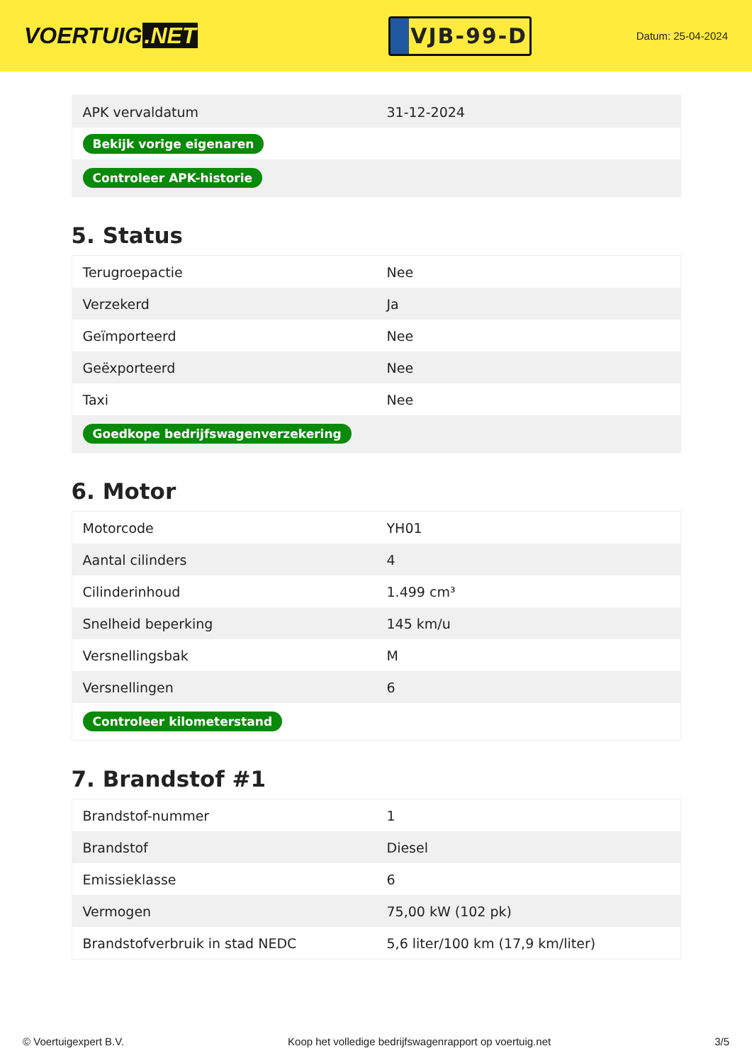VOERTUIG.NET
VJB-99-D
Datum: 25-04-2024
| APK vervaldatum | 31-12-2024 |
| Bekijk vorige eigenaren | |
| Controleer APK-historie | |
5. Status
| Terugroepactie | Nee |
| Verzekerd | Ja |
| Geïmporteerd | Nee |
| Geëxporteerd | Nee |
| Taxi | Nee |
| Goedkope bedrijfswagenverzekering | |
6. Motor
| Motorcode | YH01 |
| Aantal cilinders | 4 |
| Cilinderinhoud | 1.499 cm³ |
| Snelheid beperking | 145 km/u |
| Versnellingsbak | M |
| Versnellingen | 6 |
| Controleer kilometerstand | |
7. Brandstof #1
| Brandstof-nummer | 1 |
| Brandstof | Diesel |
| Emissieklasse | 6 |
| Vermogen | 75,00 kW (102 pk) |
| Brandstofverbruik in stad NEDC | 5,6 liter/100 km (17,9 km/liter) |
© Voertuigexpert B.V. Koop het volledige bedrijfswagenrapport op voertuig.net 3/5